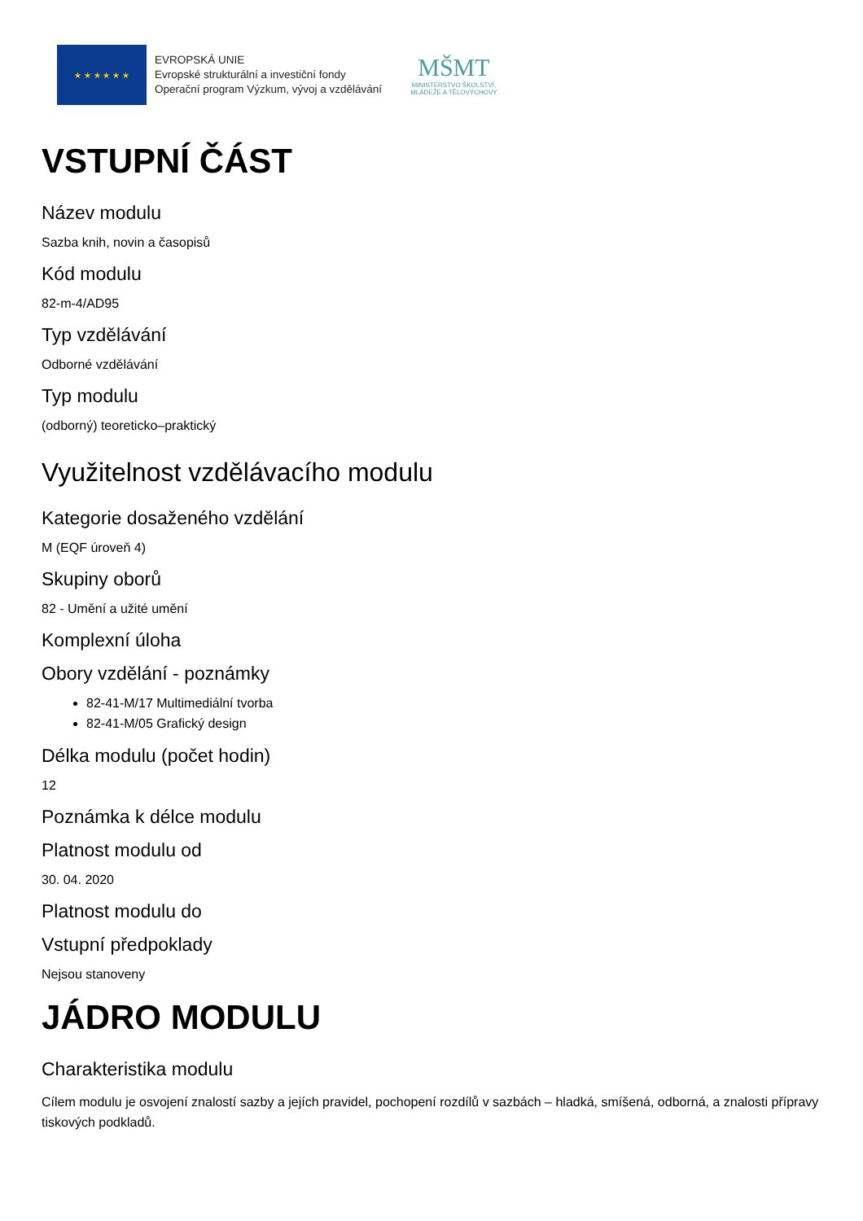★ ★ ★ ★ ★ ★
EVROPSKÁ UNIE
Evropské strukturální a investiční fondy
Operační program Výzkum, vývoj a vzdělávání
MŠMT
MINISTERSTVO ŠKOLSTVÍ,
MLÁDEŽE A TĚLOVÝCHOVY
VSTUPNÍ ČÁST
Název modulu
Sazba knih, novin a časopisů
Kód modulu
82-m-4/AD95
Typ vzdělávání
Odborné vzdělávání
Typ modulu
(odborný) teoreticko–praktický
Využitelnost vzdělávacího modulu
Kategorie dosaženého vzdělání
M (EQF úroveň 4)
Skupiny oborů
82 - Umění a užité umění
Komplexní úloha
Obory vzdělání - poznámky
82-41-M/17 Multimediální tvorba
82-41-M/05 Grafický design
Délka modulu (počet hodin)
12
Poznámka k délce modulu
Platnost modulu od
30. 04. 2020
Platnost modulu do
Vstupní předpoklady
Nejsou stanoveny
JÁDRO MODULU
Charakteristika modulu
Cílem modulu je osvojení znalostí sazby a jejích pravidel, pochopení rozdílů v sazbách – hladká, smíšená, odborná, a znalosti přípravy tiskových podkladů.